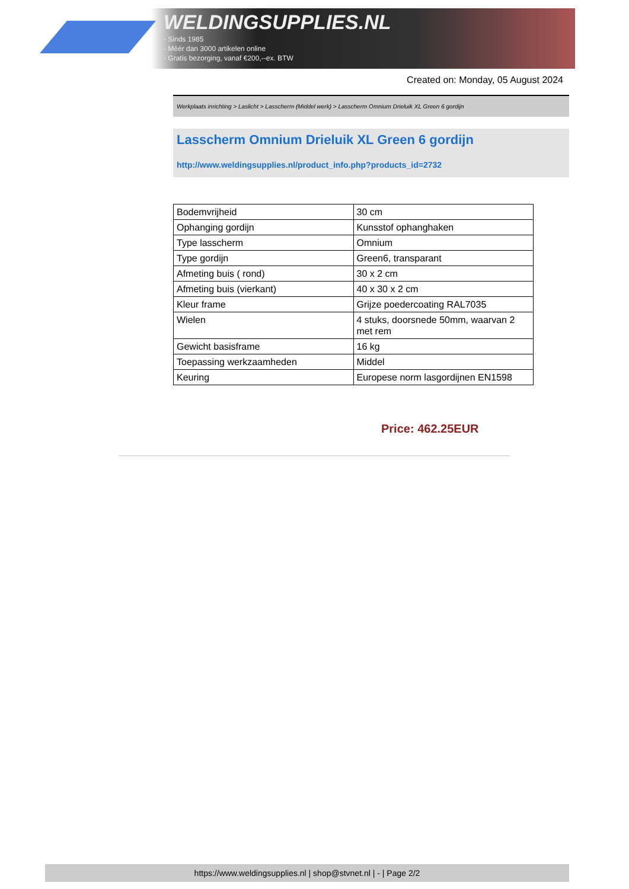WELDINGSUPPLIES.NL
- Sinds 1985
- Méér dan 3000 artikelen online
- Gratis bezorging, vanaf €200,--ex. BTW
Created on: Monday, 05 August 2024
Werkplaats inrichting > Laslicht > Lasscherm (Middel werk) > Lasscherm Omnium Drieluik XL Green 6 gordijn
Lasscherm Omnium Drieluik XL Green 6 gordijn
http://www.weldingsupplies.nl/product_info.php?products_id=2732
| Bodemvrijheid | 30 cm |
| Ophanging gordijn | Kunsstof ophanghaken |
| Type lasscherm | Omnium |
| Type gordijn | Green6, transparant |
| Afmeting buis ( rond) | 30 x 2 cm |
| Afmeting buis (vierkant) | 40 x 30 x 2 cm |
| Kleur frame | Grijze poedercoating RAL7035 |
| Wielen | 4 stuks, doorsnede 50mm, waarvan 2 met rem |
| Gewicht basisframe | 16 kg |
| Toepassing werkzaamheden | Middel |
| Keuring | Europese norm lasgordijnen EN1598 |
Price: 462.25EUR
https://www.weldingsupplies.nl | shop@stvnet.nl | - | Page 2/2